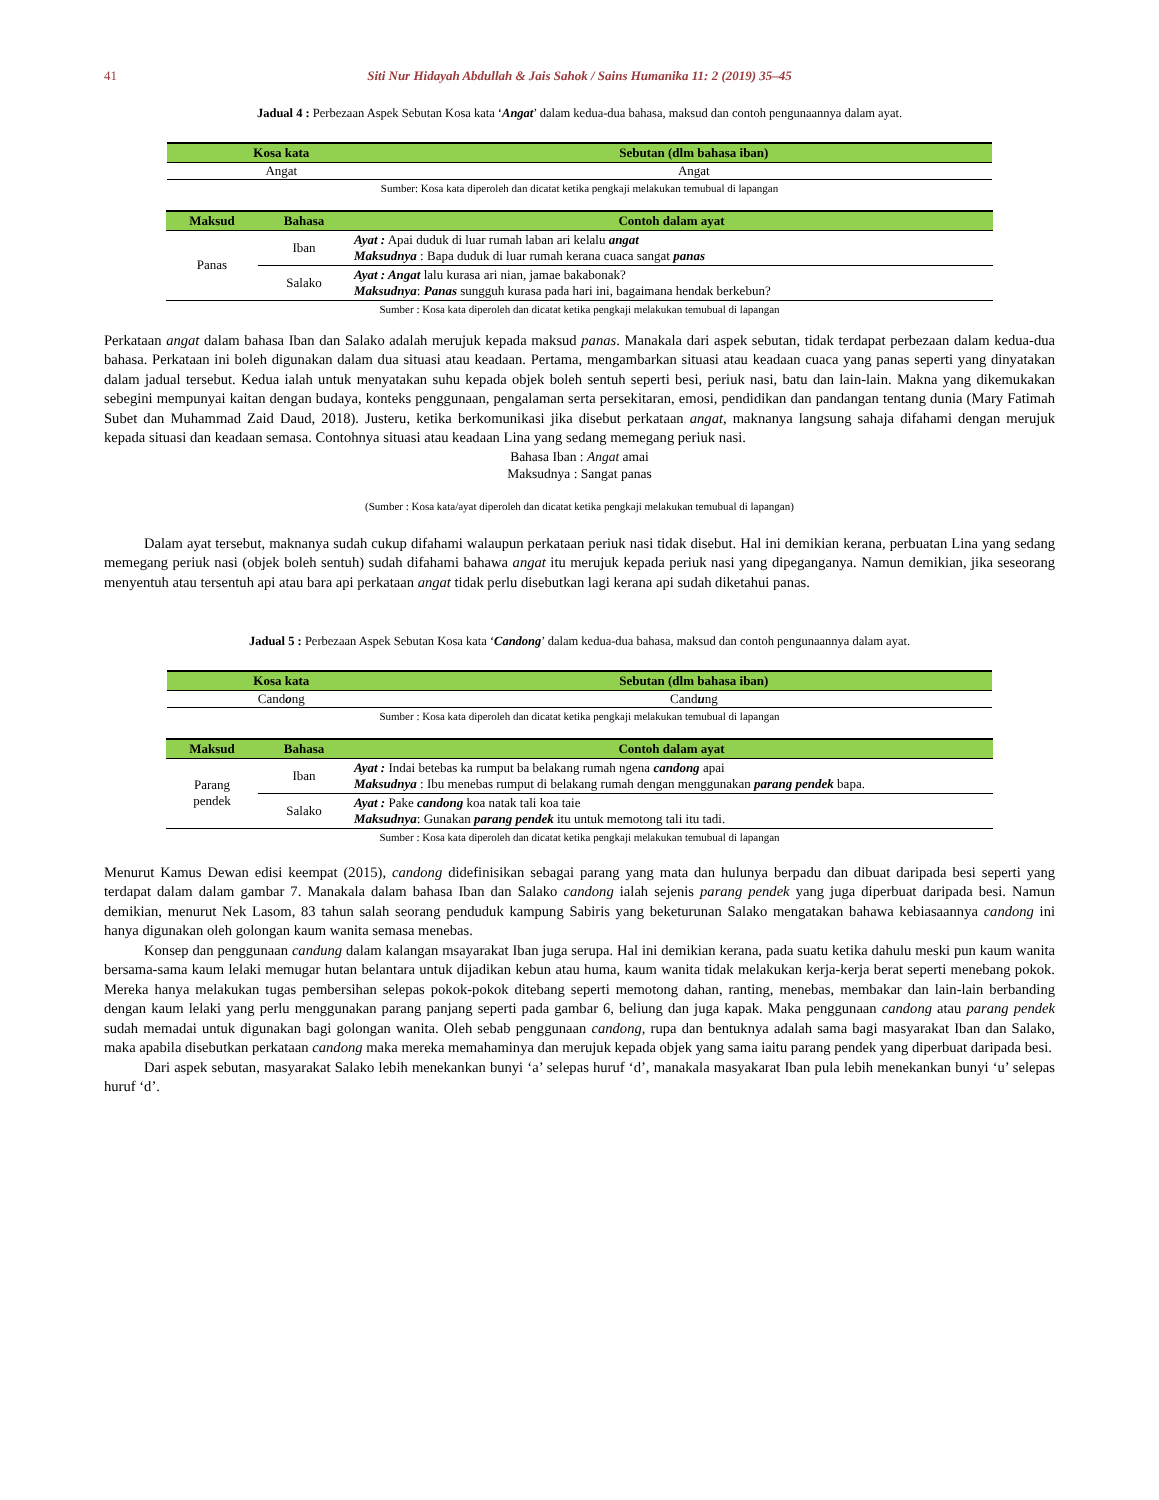41 Siti Nur Hidayah Abdullah & Jais Sahok / Sains Humanika 11: 2 (2019) 35–45
Jadual 4 : Perbezaan Aspek Sebutan Kosa kata ‘Angat’ dalam kedua-dua bahasa, maksud dan contoh pengunaannya dalam ayat.
| Kosa kata | Sebutan (dlm bahasa iban) |
| --- | --- |
| Angat | Angat |
Sumber: Kosa kata diperoleh dan dicatat ketika pengkaji melakukan temubual di lapangan
| Maksud | Bahasa | Contoh dalam ayat |
| --- | --- | --- |
| Panas | Iban | Ayat : Apai duduk di luar rumah laban ari kelalu angat Maksudnya : Bapa duduk di luar rumah kerana cuaca sangat panas |
| | Salako | Ayat : Angat lalu kurasa ari nian, jamae bakabonak? Maksudnya : Panas sungguh kurasa pada hari ini, bagaimana hendak berkebun? |
Sumber : Kosa kata diperoleh dan dicatat ketika pengkaji melakukan temubual di lapangan
Perkataan angat dalam bahasa Iban dan Salako adalah merujuk kepada maksud panas. Manakala dari aspek sebutan, tidak terdapat perbezaan dalam kedua-dua bahasa. Perkataan ini boleh digunakan dalam dua situasi atau keadaan. Pertama, mengambarkan situasi atau keadaan cuaca yang panas seperti yang dinyatakan dalam jadual tersebut. Kedua ialah untuk menyatakan suhu kepada objek boleh sentuh seperti besi, periuk nasi, batu dan lain-lain. Makna yang dikemukakan sebegini mempunyai kaitan dengan budaya, konteks penggunaan, pengalaman serta persekitaran, emosi, pendidikan dan pandangan tentang dunia (Mary Fatimah Subet dan Muhammad Zaid Daud, 2018). Justeru, ketika berkomunikasi jika disebut perkataan angat, maknanya langsung sahaja difahami dengan merujuk kepada situasi dan keadaan semasa. Contohnya situasi atau keadaan Lina yang sedang memegang periuk nasi.
Bahasa Iban : Angat amai
Maksudnya : Sangat panas
(Sumber : Kosa kata/ayat diperoleh dan dicatat ketika pengkaji melakukan temubual di lapangan)
Dalam ayat tersebut, maknanya sudah cukup difahami walaupun perkataan periuk nasi tidak disebut. Hal ini demikian kerana, perbuatan Lina yang sedang memegang periuk nasi (objek boleh sentuh) sudah difahami bahawa angat itu merujuk kepada periuk nasi yang dipeganganya. Namun demikian, jika seseorang menyentuh atau tersentuh api atau bara api perkataan angat tidak perlu disebutkan lagi kerana api sudah diketahui panas.
Jadual 5 : Perbezaan Aspek Sebutan Kosa kata ‘Candong’ dalam kedua-dua bahasa, maksud dan contoh pengunaannya dalam ayat.
| Kosa kata | Sebutan (dlm bahasa iban) |
| --- | --- |
| Cand o ng | Cand u ng |
Sumber : Kosa kata diperoleh dan dicatat ketika pengkaji melakukan temubual di lapangan
| Maksud | Bahasa | Contoh dalam ayat |
| --- | --- | --- |
| Parang pendek | Iban | Ayat : Indai betebas ka rumput ba belakang rumah ngena candong apai Maksudnya : Ibu menebas rumput di belakang rumah dengan menggunakan parang pendek bapa. |
| | Salako | Ayat : Pake candong koa natak tali koa taie Maksudnya : Gunakan parang pendek itu untuk memotong tali itu tadi. |
Sumber : Kosa kata diperoleh dan dicatat ketika pengkaji melakukan temubual di lapangan
Menurut Kamus Dewan edisi keempat (2015), candong didefinisikan sebagai parang yang mata dan hulunya berpadu dan dibuat daripada besi seperti yang terdapat dalam dalam gambar 7. Manakala dalam bahasa Iban dan Salako candong ialah sejenis parang pendek yang juga diperbuat daripada besi. Namun demikian, menurut Nek Lasom, 83 tahun salah seorang penduduk kampung Sabiris yang beketurunan Salako mengatakan bahawa kebiasaannya candong ini hanya digunakan oleh golongan kaum wanita semasa menebas.
Konsep dan penggunaan candung dalam kalangan msayarakat Iban juga serupa. Hal ini demikian kerana, pada suatu ketika dahulu meski pun kaum wanita bersama-sama kaum lelaki memugar hutan belantara untuk dijadikan kebun atau huma, kaum wanita tidak melakukan kerja-kerja berat seperti menebang pokok. Mereka hanya melakukan tugas pembersihan selepas pokok-pokok ditebang seperti memotong dahan, ranting, menebas, membakar dan lain-lain berbanding dengan kaum lelaki yang perlu menggunakan parang panjang seperti pada gambar 6, beliung dan juga kapak. Maka penggunaan candong atau parang pendek sudah memadai untuk digunakan bagi golongan wanita. Oleh sebab penggunaan candong, rupa dan bentuknya adalah sama bagi masyarakat Iban dan Salako, maka apabila disebutkan perkataan candong maka mereka memahaminya dan merujuk kepada objek yang sama iaitu parang pendek yang diperbuat daripada besi.
Dari aspek sebutan, masyarakat Salako lebih menekankan bunyi ‘a’ selepas huruf ‘d’, manakala masyakarat Iban pula lebih menekankan bunyi ‘u’ selepas huruf ‘d’.